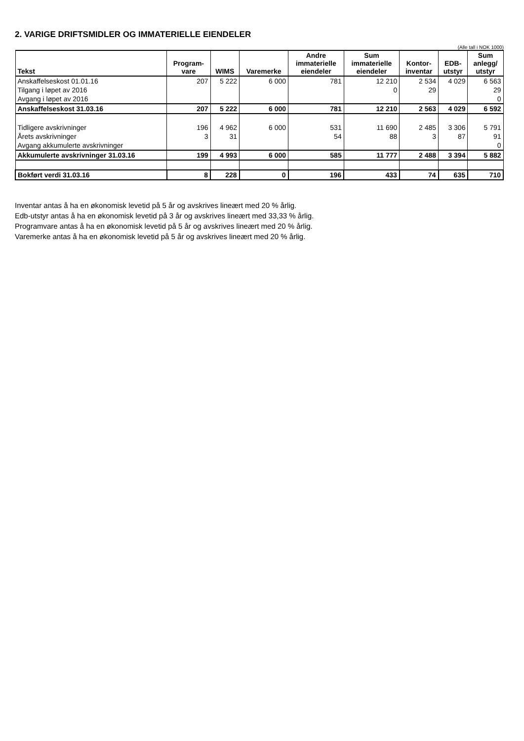2. VARIGE DRIFTSMIDLER OG IMMATERIELLE EIENDELER
(Alle tall i NOK 1000)
| Tekst | Program- vare | WIMS | Varemerke | Andre immaterielle eiendeler | Sum immaterielle eiendeler | Kontor- inventar | EDB- utstyr | Sum anlegg/ utstyr |
| --- | --- | --- | --- | --- | --- | --- | --- | --- |
| Anskaffelseskost 01.01.16 | 207 | 5 222 | 6 000 | 781 | 12 210 | 2 534 | 4 029 | 6 563 |
| Tilgang i løpet av 2016 | | | | | 0 | 29 | | 29 |
| Avgang i løpet av 2016 | | | | | | | | 0 |
| Anskaffelseskost 31.03.16 | 207 | 5 222 | 6 000 | 781 | 12 210 | 2 563 | 4 029 | 6 592 |
| Tidligere avskrivninger | 196 | 4 962 | 6 000 | 531 | 11 690 | 2 485 | 3 306 | 5 791 |
| Årets avskrivninger | 3 | 31 | | 54 | 88 | 3 | 87 | 91 |
| Avgang akkumulerte avskrivninger | | | | | | | | 0 |
| Akkumulerte avskrivninger 31.03.16 | 199 | 4 993 | 6 000 | 585 | 11 777 | 2 488 | 3 394 | 5 882 |
| Bokført verdi 31.03.16 | 8 | 228 | 0 | 196 | 433 | 74 | 635 | 710 |
Inventar antas å ha en økonomisk levetid på 5 år og avskrives lineært med 20 % årlig.
Edb-utstyr antas å ha en økonomisk levetid på 3 år og avskrives lineært med 33,33 % årlig.
Programvare antas å ha en økonomisk levetid på 5 år og avskrives lineært med 20 % årlig.
Varemerke antas å ha en økonomisk levetid på 5 år og avskrives lineært med 20 % årlig.